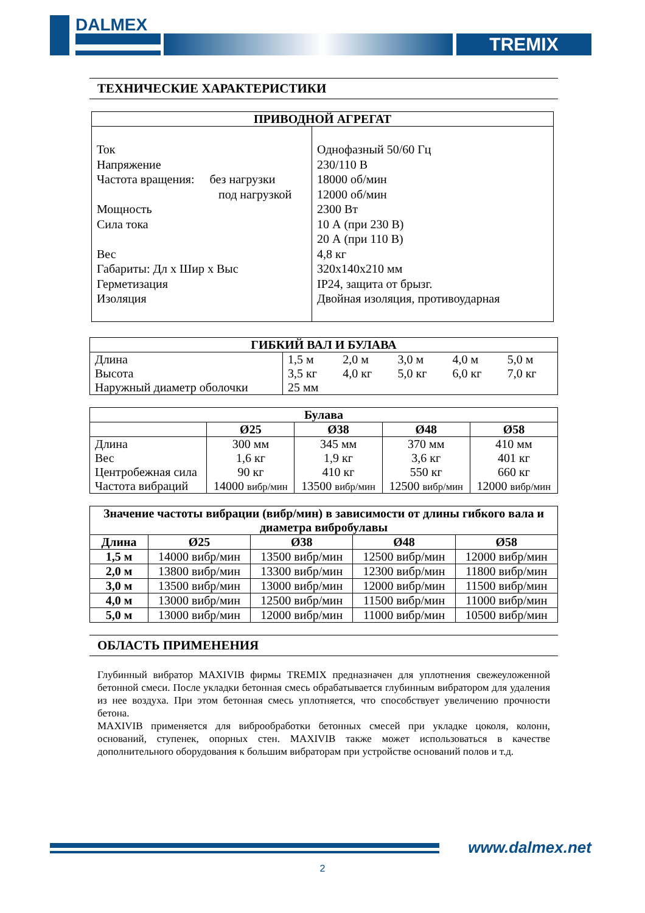DALMEX
TREMIX
ТЕХНИЧЕСКИЕ ХАРАКТЕРИСТИКИ
| ПРИВОДНОЙ АГРЕГАТ | |
| --- | --- |
| Ток Напряжение Частота вращения: без нагрузки под нагрузкой Мощность Сила тока Вес Габариты: Дл x Шир x Выс Герметизация Изоляция | Однофазный 50/60 Гц 230/110 В 18000 об/мин 12000 об/мин 2300 Вт 10 А (при 230 В) 20 А (при 110 В) 4,8 кг 320x140x210 мм IP24, защита от брызг. Двойная изоляция, противоударная |
| ГИБКИЙ ВАЛ И БУЛАВА | | | | | |
| --- | --- | --- | --- | --- | --- |
| Длина | 1,5 м | 2,0 м | 3,0 м | 4,0 м | 5,0 м |
| Высота | 3,5 кг | 4,0 кг | 5,0 кг | 6,0 кг | 7,0 кг |
| Наружный диаметр оболочки | 25 мм | | | | |
| Булава | | | | |
| --- | --- | --- | --- | --- |
| | Ø25 | Ø38 | Ø48 | Ø58 |
| Длина Вес Центробежная сила Частота вибраций | 300 мм 1,6 кг 90 кг 14000 вибр/мин | 345 мм 1,9 кг 410 кг 13500 вибр/мин | 370 мм 3,6 кг 550 кг 12500 вибр/мин | 410 мм 401 кг 660 кг 12000 вибр/мин |
| Значение частоты вибрации (вибр/мин) в зависимости от длины гибкого вала и диаметра вибробулавы | | | | |
| --- | --- | --- | --- | --- |
| Длина | Ø25 | Ø38 | Ø48 | Ø58 |
| 1,5 м | 14000 вибр/мин | 13500 вибр/мин | 12500 вибр/мин | 12000 вибр/мин |
| 2,0 м | 13800 вибр/мин | 13300 вибр/мин | 12300 вибр/мин | 11800 вибр/мин |
| 3,0 м | 13500 вибр/мин | 13000 вибр/мин | 12000 вибр/мин | 11500 вибр/мин |
| 4,0 м | 13000 вибр/мин | 12500 вибр/мин | 11500 вибр/мин | 11000 вибр/мин |
| 5,0 м | 13000 вибр/мин | 12000 вибр/мин | 11000 вибр/мин | 10500 вибр/мин |
ОБЛАСТЬ ПРИМЕНЕНИЯ
Глубинный вибратор MAXIVIB фирмы TREMIX предназначен для уплотнения свежеуложенной бетонной смеси. После укладки бетонная смесь обрабатывается глубинным вибратором для удаления из нее воздуха. При этом бетонная смесь уплотняется, что способствует увеличению прочности бетона.
MAXIVIB применяется для виброобработки бетонных смесей при укладке цоколя, колонн, оснований, ступенек, опорных стен. MAXIVIB также может использоваться в качестве дополнительного оборудования к большим вибраторам при устройстве оснований полов и т.д.
www.dalmex.net
2